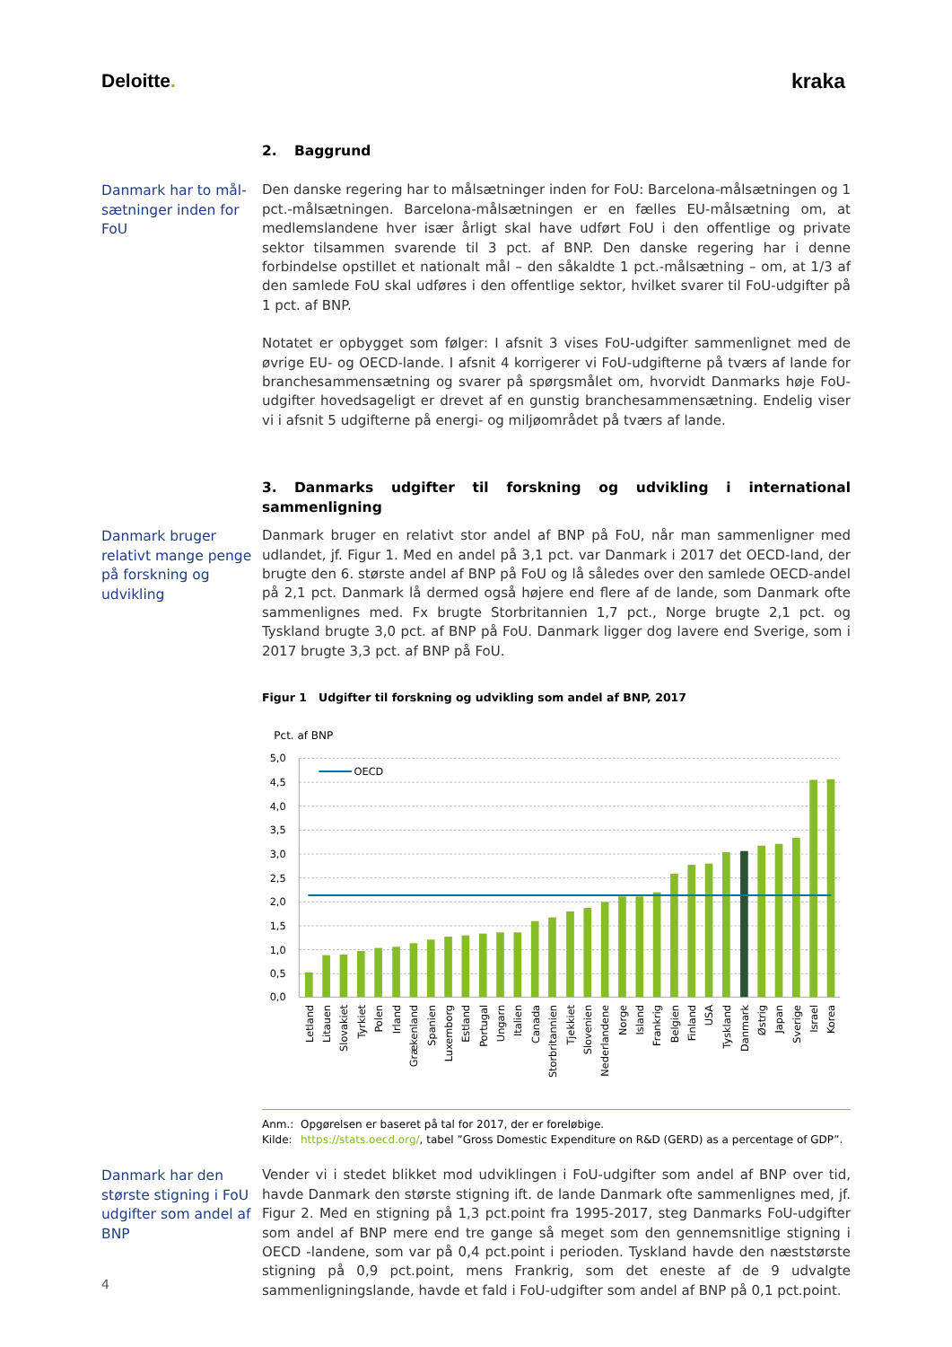Deloitte. kraka
2. Baggrund
Danmark har to mål­sætninger inden for FoU
Den danske regering har to målsætninger inden for FoU: Barcelona-målsætningen og 1 pct.-mål­sætningen. Barcelona-målsætningen er en fælles EU-målsætning om, at medlemslandene hver især årligt skal have udført FoU i den offentlige og private sektor tilsammen svarende til 3 pct. af BNP. Den danske regering har i denne forbindelse opstillet et nationalt mål – den såkaldte 1 pct.-målsætning – om, at 1/3 af den samlede FoU skal udføres i den offentlige sektor, hvilket svarer til FoU-udgifter på 1 pct. af BNP.
Notatet er opbygget som følger: I afsnit 3 vises FoU-udgifter sammenlignet med de øvrige EU- og OECD-lande. I afsnit 4 korrigerer vi FoU-udgifterne på tværs af lande for branchesammensætning og svarer på spørgsmålet om, hvorvidt Danmarks høje FoU-udgifter hovedsageligt er drevet af en gunstig branchesammensætning. Endelig viser vi i afsnit 5 udgifterne på energi- og miljøområdet på tværs af lande.
3. Danmarks udgifter til forskning og udvikling i international sammenligning
Danmark bruger relativt mange penge på forskning og udvikling
Danmark bruger en relativt stor andel af BNP på FoU, når man sammenligner med udlandet, jf. Figur 1. Med en andel på 3,1 pct. var Danmark i 2017 det OECD-land, der brugte den 6. største andel af BNP på FoU og lå således over den samlede OECD-andel på 2,1 pct. Danmark lå dermed også højere end flere af de lande, som Danmark ofte sammenlignes med. Fx brugte Storbritannien 1,7 pct., Norge brugte 2,1 pct. og Tyskland brugte 3,0 pct. af BNP på FoU. Danmark ligger dog lavere end Sverige, som i 2017 brugte 3,3 pct. af BNP på FoU.
Figur 1 Udgifter til forskning og udvikling som andel af BNP, 2017
Pct. af BNP
5,0
4,5
4,0
3,5
3,0
2,5
2,0
1,5
1,0
0,5
0,0
OECD
Letland
Litauen
Slovakiet
Tyrkiet
Polen
Irland
Grækenland
Spanien
Luxemborg
Estland
Portugal
Ungarn
Italien
Canada
Storbritannien
Tjekkiet
Slovenien
Nederlandene
Norge
Island
Frankrig
Belgien
Finland
USA
Tyskland
Danmark
Østrig
Japan
Sverige
Israel
Korea
Anm.: Opgørelsen er baseret på tal for 2017, der er foreløbige.
Kilde: https://stats.oecd.org/, tabel ”Gross Domestic Expenditure on R&D (GERD) as a percentage of GDP”.
Danmark har den største stigning i FoU udgifter som andel af BNP
Vender vi i stedet blikket mod udviklingen i FoU-udgifter som andel af BNP over tid, havde Dan­mark den største stigning ift. de lande Danmark ofte sammenlignes med, jf. Figur 2. Med en stig­ning på 1,3 pct.point fra 1995-2017, steg Danmarks FoU-udgifter som andel af BNP mere end tre gange så meget som den gennemsnitlige stigning i OECD -landene, som var på 0,4 pct.point i pe­rioden. Tyskland havde den næststørste stigning på 0,9 pct.point, mens Frankrig, som det eneste af de 9 udvalgte sammenligningslande, havde et fald i FoU-udgifter som andel af BNP på 0,1 pct.point.
4